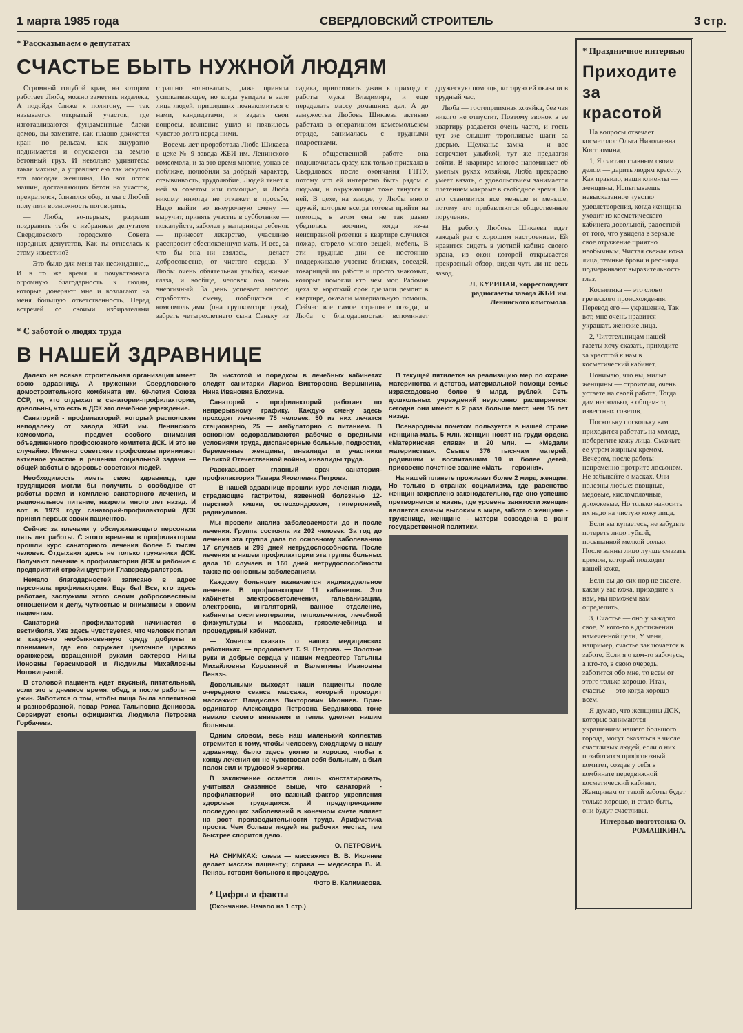1 марта 1985 года СВЕРДЛОВСКИЙ СТРОИТЕЛЬ 3 стр.
* Рассказываем о депутатах
СЧАСТЬЕ БЫТЬ НУЖНОЙ ЛЮДЯМ
Огромный голубой кран, на котором работает Люба, можно заметить издалека. А подойдя ближе к полигону, — так называется открытый участок, где изготавливаются фундаментные блоки домов, вы заметите, как плавно движется кран по рельсам, как аккуратно поднимается и опускается на землю бетонный груз. И невольно удивитесь: такая махина, а управляет ею так искусно эта молодая женщина. Но вот поток машин, доставляющих бетон на участок, прекратился, близился обед, и мы с Любой получили возможность поговорить.
— Люба, во-первых, разреши поздравить тебя с избранием депутатом Свердловского городского Совета народных депутатов. Как ты отнеслась к этому известию?
— Это было для меня так неожиданно... И в то же время я почувствовала огромную благодарность к людям, которые доверяют мне и возлагают на меня большую ответственность. Перед встречей со своими избирателями страшно волновалась, даже приняла успокаивающее, но когда увидела в зале лица людей, пришедших познакомиться с нами, кандидатами, и задать свои вопросы, волнение ушло и появилось чувство долга перед ними.
Восемь лет проработала Люба Шикаева в цехе № 9 завода ЖБИ им. Ленинского комсомола, и за это время многие, узнав ее поближе, полюбили за добрый характер, отзывчивость, трудолюбие. Людей тянет к ней за советом или помощью, и Люба никому никогда не откажет в просьбе. Надо выйти во внеурочную смену — выручит, принять участие в субботнике — пожалуйста, заболел у напарницы ребенок — принесет лекарство, участливо расспросит обеспокоенную мать. И все, за что бы она ни взялась, — делает добросовестно, от чистого сердца. У Любы очень обаятельная улыбка, живые глаза, и вообще, человек она очень энергичный. За день успевает многое: отработать смену, пообщаться с комсомольцами (она групкомсорг цеха), забрать четырехлетнего сына Саньку из садика, приготовить ужин к приходу с работы мужа Владимира, и еще переделать массу домашних дел. А до замужества Любовь Шикаева активно работала в оперативном комсомольском отряде, занималась с трудными подростками.
К общественной работе она подключилась сразу, как только приехала в Свердловск после окончания ГПТУ, потому что ей интересно быть рядом с людьми, и окружающие тоже тянутся к ней. В цехе, на заводе, у Любы много друзей, которые всегда готовы прийти на помощь, в этом она не так давно убедилась воочию, когда из-за неисправной розетки в квартире случился пожар, сгорело много вещей, мебель. В эти трудные дни ее постоянно поддерживало участие близких, соседей, товарищей по работе и просто знакомых, которые помогли кто чем мог. Рабочие цеха за короткий срок сделали ремонт в квартире, оказали материальную помощь. Сейчас все самое страшное позади, и Люба с благодарностью вспоминает дружескую помощь, которую ей оказали в трудный час.
Люба — гостеприимная хозяйка, без чая никого не отпустит. Поэтому звонок в ее квартиру раздается очень часто, и гость тут же слышит торопливые шаги за дверью. Щелканье замка — и вас встречают улыбкой, тут же предлагая войти. В квартире многое напоминает об умелых руках хозяйки, Люба прекрасно умеет вязать, с удовольствием занимается плетением макраме в свободное время. Но его становится все меньше и меньше, потому что прибавляются общественные поручения.
На работу Любовь Шикаева идет каждый раз с хорошим настроением. Ей нравится сидеть в уютной кабине своего крана, из окон которой открывается прекрасный обзор, виден чуть ли не весь завод.
Л. КУРИНАЯ, корреспондент радиогазеты завода ЖБИ им. Ленинского комсомола.
* С заботой о людях труда
В НАШЕЙ ЗДРАВНИЦЕ
Далеко не всякая строительная организация имеет свою здравницу. А труженики Свердловского домостроительного комбината им. 60-летия Союза ССР, те, кто отдыхал в санатории-профилактории, довольны, что есть в ДСК это лечебное учреждение.
Санаторий - профилакторий, который расположен неподалеку от завода ЖБИ им. Ленинского комсомола, — предмет особого внимания объединенного профсоюзного комитета ДСК. И это не случайно. Именно советские профсоюзы принимают активное участие в решении социальной задачи — общей заботы о здоровье советских людей.
Необходимость иметь свою здравницу, где трудящиеся могли бы получить в свободное от работы время и комплекс санаторного лечения, и рациональное питание, назрела много лет назад. И вот в 1979 году санаторий-профилакторий ДСК принял первых своих пациентов.
Сейчас за плечами у обслуживающего персонала пять лет работы. С этого времени в профилактории прошли курс санаторного лечения более 5 тысяч человек. Отдыхают здесь не только труженики ДСК. Получают лечение в профилактории ДСК и рабочие с предприятий стройиндустрии Главсредуралстроя.
Немало благодарностей записано в адрес персонала профилактория. Еще бы! Все, кто здесь работает, заслужили этого своим добросовестным отношением к делу, чуткостью и вниманием к своим пациентам.
Санаторий - профилакторий начинается с вестибюля. Уже здесь чувствуется, что человек попал в какую-то необыкновенную среду доброты и понимания, где его окружает цветочное царство оранжереи, взращенной руками вахтеров Нины Ионовны Герасимовой и Людмилы Михайловны Ноговицыной.
В столовой пациента ждет вкусный, питательный, если это в дневное время, обед, а после работы — ужин. Заботится о том, чтобы пища была аппетитной и разнообразной, повар Раиса Талыповна Денисова. Сервирует столы официантка Людмила Петровна Горбачева.
За чистотой и порядком в лечебных кабинетах следят санитарки Лариса Викторовна Вершинина, Нина Ивановна Блохина.
Санаторий - профилакторий работает по непрерывному графику. Каждую смену здесь проходят лечение 75 человек. 50 из них лечатся стационарно, 25 — амбулаторно с питанием. В основном оздоравливаются рабочие с вредными условиями труда, диспансерные больные, подростки, беременные женщины, инвалиды и участники Великой Отечественной войны, инвалиды труда.
Рассказывает главный врач санатория-профилактория Тамара Яковлевна Петрова.
— В нашей здравнице прошли курс лечения люди, страдающие гастритом, язвенной болезнью 12-перстной кишки, остеохондрозом, гипертонией, радикулитом.
Мы провели анализ заболеваемости до и после лечения. Группа состояла из 202 человек. За год до лечения эта группа дала по основному заболеванию 17 случаев и 299 дней нетрудоспособности. После лечения в нашем профилактории эта группа больных дала 10 случаев и 160 дней нетрудоспособности также по основным заболеваниям.
Каждому больному назначается индивидуальное лечение. В профилактории 11 кабинетов. Это кабинеты электросветолечения, гальванизации, электросна, ингаляторий, ванное отделение, кабинеты оксигенотерапии, теплолечения, лечебной физкультуры и массажа, грязелечебница и процедурный кабинет.
— Хочется сказать о наших медицинских работниках, — продолжает Т. Я. Петрова. — Золотые руки и добрые сердца у наших медсестер Татьяны Михайловны Коровиной и Валентины Ивановны Пенязь.
Довольными выходят наши пациенты после очередного сеанса массажа, который проводит массажист Владислав Викторович Иконнев. Врач-ординатор Александра Петровна Бердникова тоже немало своего внимания и тепла уделяет нашим больным.
Одним словом, весь наш маленький коллектив стремится к тому, чтобы человеку, входящему в нашу здравницу, было здесь уютно и хорошо, чтобы к концу лечения он не чувствовал себя больным, а был полон сил и трудовой энергии.
В заключение остается лишь констатировать, учитывая сказанное выше, что санаторий - профилакторий — это важный фактор укрепления здоровья трудящихся. И предупреждение последующих заболеваний в конечном счете влияет на рост производительности труда. Арифметика проста. Чем больше людей на рабочих местах, тем быстрее спорится дело.
О. ПЕТРОВИЧ.
НА СНИМКАХ: слева — массажист В. В. Иконнев делает массаж пациенту; справа — медсестра В. И. Пенязь готовит больного к процедуре.
Фото В. Калимасова.
* Цифры и факты
(Окончание. Начало на 1 стр.)
В текущей пятилетке на реализацию мер по охране материнства и детства, материальной помощи семье израсходовано более 9 млрд. рублей. Сеть дошкольных учреждений неуклонно расширяется: сегодня они имеют в 2 раза больше мест, чем 15 лет назад.
Всенародным почетом пользуется в нашей стране женщина-мать. 5 млн. женщин носят на груди ордена «Материнская слава» и 20 млн. — «Медали материнства». Свыше 376 тысячам матерей, родившим и воспитавшим 10 и более детей, присвоено почетное звание «Мать — героиня».
На нашей планете проживает более 2 млрд. женщин. Но только в странах социализма, где равенство женщин закреплено законодательно, где оно успешно претворяется в жизнь, где уровень занятости женщин является самым высоким в мире, забота о женщине - труженице, женщине - матери возведена в ранг государственной политики.
* Праздничное интервью
Приходите за красотой
На вопросы отвечает косметолог Ольга Николаевна Костромина.
1. Я считаю главным своим делом — дарить людям красоту. Как правило, наши клиенты — женщины. Испытываешь невысказанное чувство удовлетворения, когда женщина уходит из косметического кабинета довольной, радостной от того, что увидела в зеркале свое отражение приятно необычным. Чистая свежая кожа лица, темные брови и ресницы подчеркивают выразительность глаз.
Косметика — это слово греческого происхождения. Перевод его — украшение. Так вот, мне очень нравится украшать женские лица.
2. Читательницам нашей газеты хочу сказать, приходите за красотой к нам в косметический кабинет.
Понимаю, что вы, милые женщины — строители, очень устаете на своей работе. Тогда дам несколько, в общем-то, известных советов.
Поскольку поскольку вам приходится работать на холоде, поберегите кожу лица. Смажьте ее утром жирным кремом. Вечером, после работы непременно протрите лосьоном. Не забывайте о масках. Они полезны любые: овощные, медовые, кисломолочные, дрожжевые. Но только наносить их надо на чистую кожу лица.
Если вы купаетесь, не забудьте потереть лицо губкой, посыпанной мелкой солью. После ванны лицо лучше смазать кремом, который подходит вашей коже.
Если вы до сих пор не знаете, какая у вас кожа, приходите к нам, мы поможем вам определить.
3. Счастье — оно у каждого свое. У кого-то в достижении намеченной цели. У меня, например, счастье заключается в заботе. Если я о ком-то забочусь, а кто-то, в свою очередь, заботится обо мне, то всем от этого только хорошо. Итак, счастье — это когда хорошо всем.
Я думаю, что женщины ДСК, которые занимаются украшением нашего большого города, могут оказаться в числе счастливых людей, если о них позаботится профсоюзный комитет, создав у себя в комбинате передвижной косметический кабинет. Женщинам от такой заботы будет только хорошо, и стало быть, они будут счастливы.
Интервью подготовила О. РОМАШКИНА.